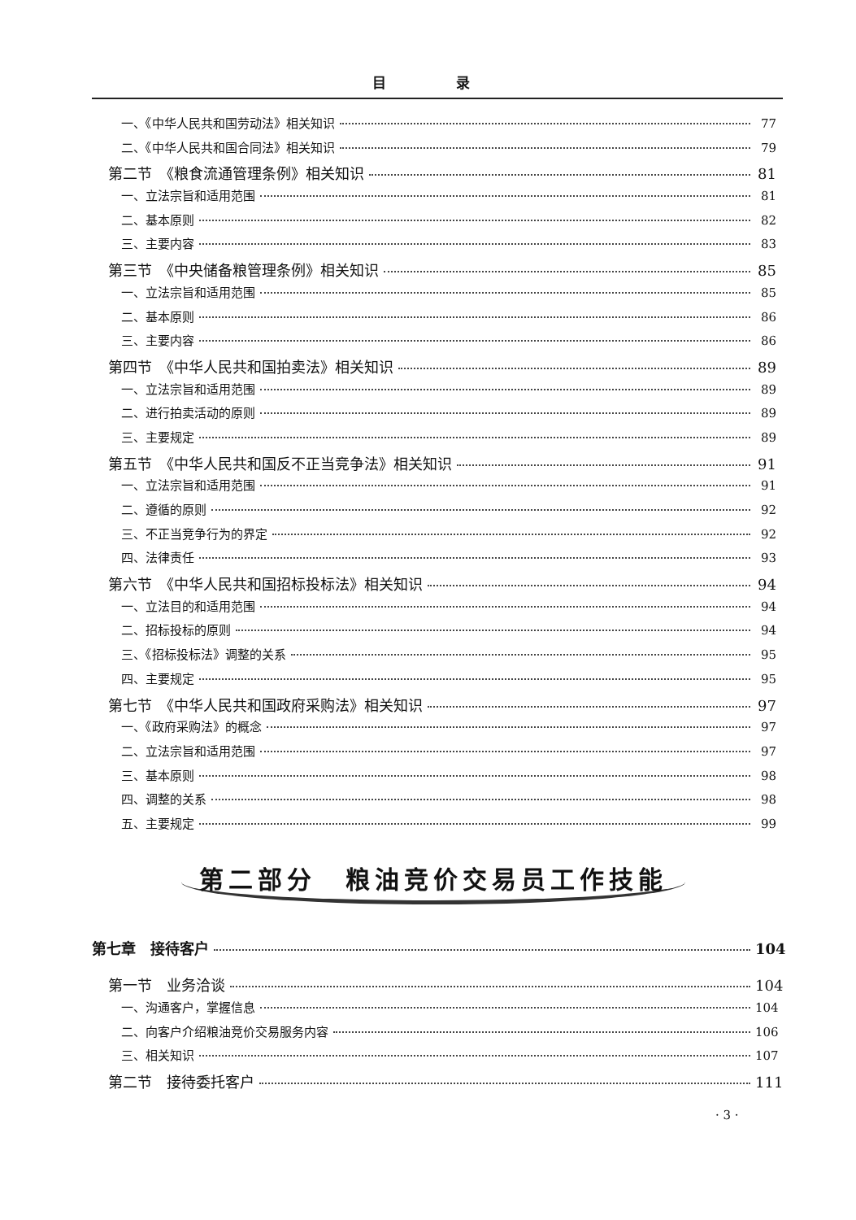目 录
一、《中华人民共和国劳动法》相关知识 77
二、《中华人民共和国合同法》相关知识 79
第二节　《粮食流通管理条例》相关知识 81
一、立法宗旨和适用范围 81
二、基本原则 82
三、主要内容 83
第三节　《中央储备粮管理条例》相关知识 85
一、立法宗旨和适用范围 85
二、基本原则 86
三、主要内容 86
第四节　《中华人民共和国拍卖法》相关知识 89
一、立法宗旨和适用范围 89
二、进行拍卖活动的原则 89
三、主要规定 89
第五节　《中华人民共和国反不正当竞争法》相关知识 91
一、立法宗旨和适用范围 91
二、遵循的原则 92
三、不正当竞争行为的界定 92
四、法律责任 93
第六节　《中华人民共和国招标投标法》相关知识 94
一、立法目的和适用范围 94
二、招标投标的原则 94
三、《招标投标法》调整的关系 95
四、主要规定 95
第七节　《中华人民共和国政府采购法》相关知识 97
一、《政府采购法》的概念 97
二、立法宗旨和适用范围 97
三、基本原则 98
四、调整的关系 98
五、主要规定 99
第二部分　粮油竞价交易员工作技能
第七章　接待客户 104
第一节　业务洽谈 104
一、沟通客户，掌握信息 104
二、向客户介绍粮油竞价交易服务内容 106
三、相关知识 107
第二节　接待委托客户 111
· 3 ·